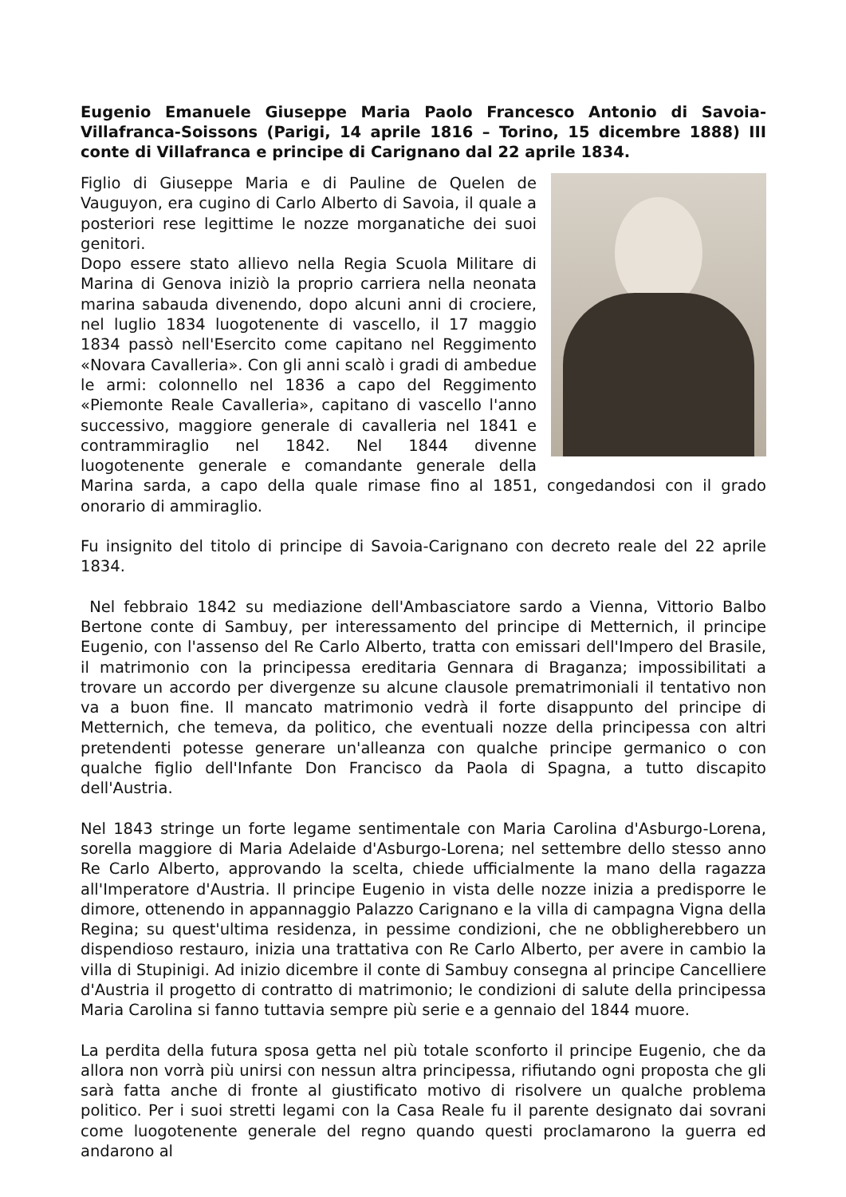Eugenio Emanuele Giuseppe Maria Paolo Francesco Antonio di Savoia-Villafranca-Soissons (Parigi, 14 aprile 1816 – Torino, 15 dicembre 1888) III conte di Villafranca e principe di Carignano dal 22 aprile 1834.
Figlio di Giuseppe Maria e di Pauline de Quelen de Vauguyon, era cugino di Carlo Alberto di Savoia, il quale a posteriori rese legittime le nozze morganatiche dei suoi genitori.
Dopo essere stato allievo nella Regia Scuola Militare di Marina di Genova iniziò la proprio carriera nella neonata marina sabauda divenendo, dopo alcuni anni di crociere, nel luglio 1834 luogotenente di vascello, il 17 maggio 1834 passò nell'Esercito come capitano nel Reggimento «Novara Cavalleria». Con gli anni scalò i gradi di ambedue le armi: colonnello nel 1836 a capo del Reggimento «Piemonte Reale Cavalleria», capitano di vascello l'anno successivo, maggiore generale di cavalleria nel 1841 e contrammiraglio nel 1842. Nel 1844 divenne luogotenente generale e comandante generale della Marina sarda, a capo della quale rimase fino al 1851, congedandosi con il grado onorario di ammiraglio.
Fu insignito del titolo di principe di Savoia-Carignano con decreto reale del 22 aprile 1834.
Nel febbraio 1842 su mediazione dell'Ambasciatore sardo a Vienna, Vittorio Balbo Bertone conte di Sambuy, per interessamento del principe di Metternich, il principe Eugenio, con l'assenso del Re Carlo Alberto, tratta con emissari dell'Impero del Brasile, il matrimonio con la principessa ereditaria Gennara di Braganza; impossibilitati a trovare un accordo per divergenze su alcune clausole prematrimoniali il tentativo non va a buon fine. Il mancato matrimonio vedrà il forte disappunto del principe di Metternich, che temeva, da politico, che eventuali nozze della principessa con altri pretendenti potesse generare un'alleanza con qualche principe germanico o con qualche figlio dell'Infante Don Francisco da Paola di Spagna, a tutto discapito dell'Austria.
Nel 1843 stringe un forte legame sentimentale con Maria Carolina d'Asburgo-Lorena, sorella maggiore di Maria Adelaide d'Asburgo-Lorena; nel settembre dello stesso anno Re Carlo Alberto, approvando la scelta, chiede ufficialmente la mano della ragazza all'Imperatore d'Austria. Il principe Eugenio in vista delle nozze inizia a predisporre le dimore, ottenendo in appannaggio Palazzo Carignano e la villa di campagna Vigna della Regina; su quest'ultima residenza, in pessime condizioni, che ne obbligherebbero un dispendioso restauro, inizia una trattativa con Re Carlo Alberto, per avere in cambio la villa di Stupinigi. Ad inizio dicembre il conte di Sambuy consegna al principe Cancelliere d'Austria il progetto di contratto di matrimonio; le condizioni di salute della principessa Maria Carolina si fanno tuttavia sempre più serie e a gennaio del 1844 muore.
La perdita della futura sposa getta nel più totale sconforto il principe Eugenio, che da allora non vorrà più unirsi con nessun altra principessa, rifiutando ogni proposta che gli sarà fatta anche di fronte al giustificato motivo di risolvere un qualche problema politico. Per i suoi stretti legami con la Casa Reale fu il parente designato dai sovrani come luogotenente generale del regno quando questi proclamarono la guerra ed andarono al